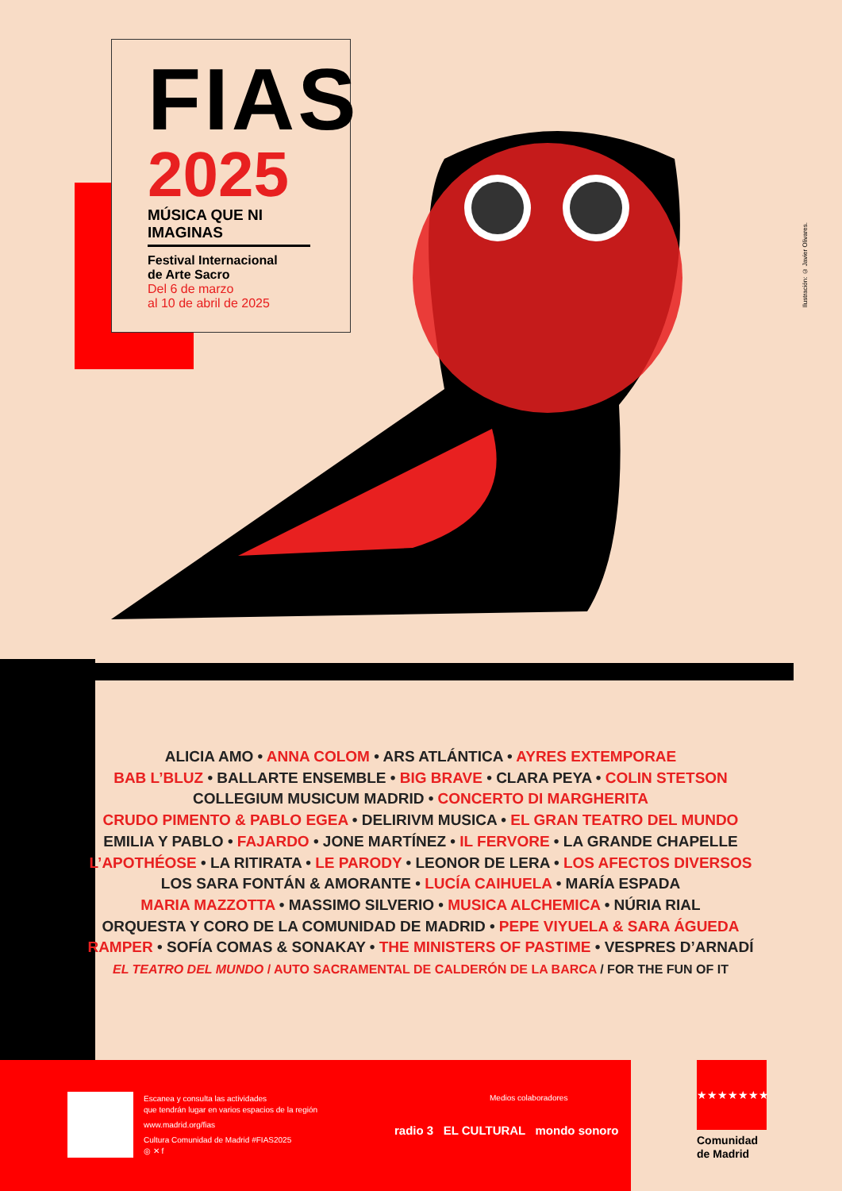FIAS
2025
MÚSICA QUE NI IMAGINAS
Festival Internacional
de Arte Sacro
Del 6 de marzo
al 10 de abril de 2025
Ilustración: © Javier Olivares.
ALICIA AMO • ANNA COLOM • ARS ATLÁNTICA • AYRES EXTEMPORAE
BAB L’BLUZ • BALLARTE ENSEMBLE • BIG BRAVE • CLARA PEYA • COLIN STETSON
COLLEGIUM MUSICUM MADRID • CONCERTO DI MARGHERITA
CRUDO PIMENTO & PABLO EGEA • DELIRIVM MUSICA • EL GRAN TEATRO DEL MUNDO
EMILIA Y PABLO • FAJARDO • JONE MARTÍNEZ • IL FERVORE • LA GRANDE CHAPELLE
L’APOTHÉOSE • LA RITIRATA • LE PARODY • LEONOR DE LERA • LOS AFECTOS DIVERSOS
LOS SARA FONTÁN & AMORANTE • LUCÍA CAIHUELA • MARÍA ESPADA
MARIA MAZZOTTA • MASSIMO SILVERIO • MUSICA ALCHEMICA • NÚRIA RIAL
ORQUESTA Y CORO DE LA COMUNIDAD DE MADRID • PEPE VIYUELA & SARA ÁGUEDA
RAMPER • SOFÍA COMAS & SONAKAY • THE MINISTERS OF PASTIME • VESPRES D’ARNADÍ
EL TEATRO DEL MUNDO / AUTO SACRAMENTAL DE CALDERÓN DE LA BARCA / FOR THE FUN OF IT
Escanea y consulta las actividades
que tendrán lugar en varios espacios de la región
www.madrid.org/fias
Cultura Comunidad de Madrid #FIAS2025
◎ ✕ f
Medios colaboradores
radio 3 EL CULTURAL mondo sonoro
★★★★★★★
Comunidad
de Madrid